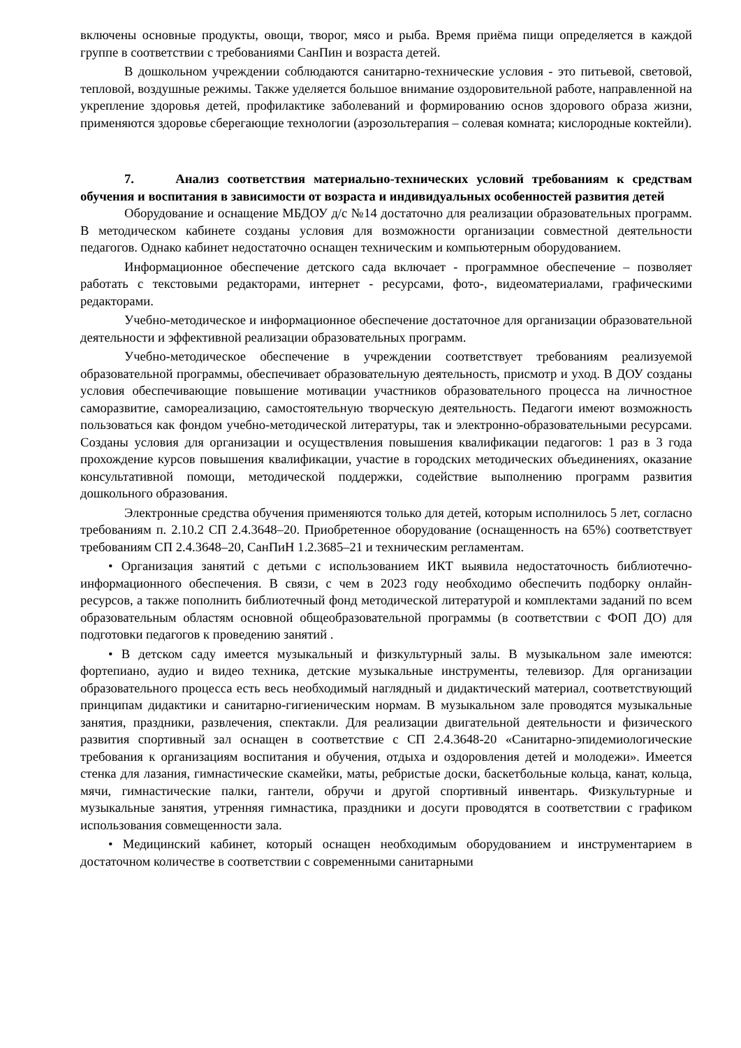включены основные продукты, овощи, творог, мясо и рыба. Время приёма пищи определяется в каждой группе в соответствии с требованиями СанПин и возраста детей.
В дошкольном учреждении соблюдаются санитарно-технические условия - это питьевой, световой, тепловой, воздушные режимы. Также уделяется большое внимание оздоровительной работе, направленной на укрепление здоровья детей, профилактике заболеваний и формированию основ здорового образа жизни, применяются здоровье сберегающие технологии (аэрозольтерапия – солевая комната; кислородные коктейли).
7. Анализ соответствия материально-технических условий требованиям к средствам обучения и воспитания в зависимости от возраста и индивидуальных особенностей развития детей
Оборудование и оснащение МБДОУ д/с №14 достаточно для реализации образовательных программ. В методическом кабинете созданы условия для возможности организации совместной деятельности педагогов. Однако кабинет недостаточно оснащен техническим и компьютерным оборудованием.
Информационное обеспечение детского сада включает - программное обеспечение – позволяет работать с текстовыми редакторами, интернет - ресурсами, фото-, видеоматериалами, графическими редакторами.
Учебно-методическое и информационное обеспечение достаточное для организации образовательной деятельности и эффективной реализации образовательных программ.
Учебно-методическое обеспечение в учреждении соответствует требованиям реализуемой образовательной программы, обеспечивает образовательную деятельность, присмотр и уход. В ДОУ созданы условия обеспечивающие повышение мотивации участников образовательного процесса на личностное саморазвитие, самореализацию, самостоятельную творческую деятельность. Педагоги имеют возможность пользоваться как фондом учебно-методической литературы, так и электронно-образовательными ресурсами. Созданы условия для организации и осуществления повышения квалификации педагогов: 1 раз в 3 года прохождение курсов повышения квалификации, участие в городских методических объединениях, оказание консультативной помощи, методической поддержки, содействие выполнению программ развития дошкольного образования.
Электронные средства обучения применяются только для детей, которым исполнилось 5 лет, согласно требованиям п. 2.10.2 СП 2.4.3648–20. Приобретенное оборудование (оснащенность на 65%) соответствует требованиям СП 2.4.3648–20, СанПиН 1.2.3685–21 и техническим регламентам.
• Организация занятий с детьми с использованием ИКТ выявила недостаточность библиотечно-информационного обеспечения. В связи, с чем в 2023 году необходимо обеспечить подборку онлайн-ресурсов, а также пополнить библиотечный фонд методической литературой и комплектами заданий по всем образовательным областям основной общеобразовательной программы (в соответствии с ФОП ДО) для подготовки педагогов к проведению занятий .
• В детском саду имеется музыкальный и физкультурный залы. В музыкальном зале имеются: фортепиано, аудио и видео техника, детские музыкальные инструменты, телевизор. Для организации образовательного процесса есть весь необходимый наглядный и дидактический материал, соответствующий принципам дидактики и санитарно-гигиеническим нормам. В музыкальном зале проводятся музыкальные занятия, праздники, развлечения, спектакли. Для реализации двигательной деятельности и физического развития спортивный зал оснащен в соответствие с СП 2.4.3648-20 «Санитарно-эпидемиологические требования к организациям воспитания и обучения, отдыха и оздоровления детей и молодежи». Имеется стенка для лазания, гимнастические скамейки, маты, ребристые доски, баскетбольные кольца, канат, кольца, мячи, гимнастические палки, гантели, обручи и другой спортивный инвентарь. Физкультурные и музыкальные занятия, утренняя гимнастика, праздники и досуги проводятся в соответствии с графиком использования совмещенности зала.
• Медицинский кабинет, который оснащен необходимым оборудованием и инструментарием в достаточном количестве в соответствии с современными санитарными